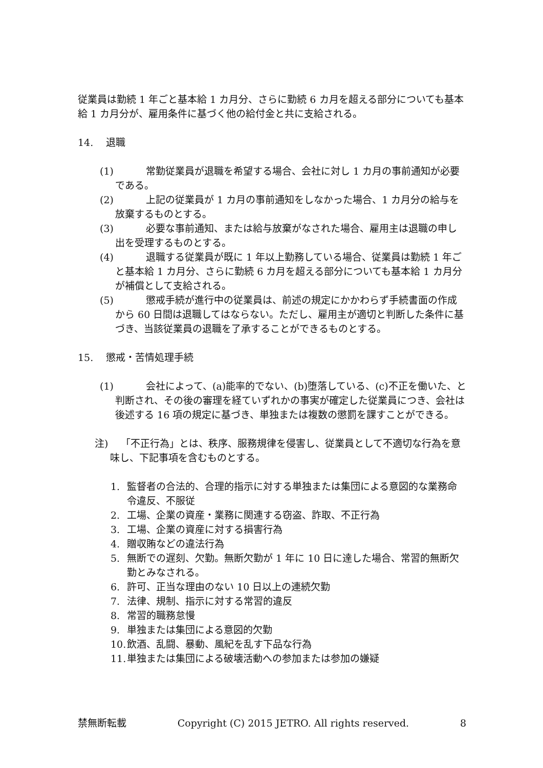従業員は勤続 1 年ごと基本給 1 カ月分、さらに勤続 6 カ月を超える部分についても基本給 1 カ月分が、雇用条件に基づく他の給付金と共に支給される。
14.　 退職
(1)
常勤従業員が退職を希望する場合、会社に対し 1 カ月の事前通知が必要である。
(2)
上記の従業員が 1 カ月の事前通知をしなかった場合、1 カ月分の給与を放棄するものとする。
(3)
必要な事前通知、または給与放棄がなされた場合、雇用主は退職の申し出を受理するものとする。
(4)
退職する従業員が既に 1 年以上勤務している場合、従業員は勤続 1 年ごと基本給 1 カ月分、さらに勤続 6 カ月を超える部分についても基本給 1 カ月分が補償として支給される。
(5)
懲戒手続が進行中の従業員は、前述の規定にかかわらず手続書面の作成から 60 日間は退職してはならない。ただし、雇用主が適切と判断した条件に基づき、当該従業員の退職を了承することができるものとする。
15.　 懲戒・苦情処理手続
(1)
会社によって、(a)能率的でない、(b)堕落している、(c)不正を働いた、と判断され、その後の審理を経ていずれかの事実が確定した従業員につき、会社は後述する 16 項の規定に基づき、単独または複数の懲罰を課すことができる。
注)　 「不正行為」とは、秩序、服務規律を侵害し、従業員として不適切な行為を意味し、下記事項を含むものとする。
1. 監督者の合法的、合理的指示に対する単独または集団による意図的な業務命令違反、不服従
2. 工場、企業の資産・業務に関連する窃盗、詐取、不正行為
3. 工場、企業の資産に対する損害行為
4. 贈収賄などの違法行為
5. 無断での遅刻、欠勤。無断欠勤が 1 年に 10 日に達した場合、常習的無断欠勤とみなされる。
6. 許可、正当な理由のない 10 日以上の連続欠勤
7. 法律、規制、指示に対する常習的違反
8. 常習的職務怠慢
9. 単独または集団による意図的欠勤
10.
飲酒、乱闘、暴動、風紀を乱す下品な行為
11.
単独または集団による破壊活動への参加または参加の嫌疑
禁無断転載 Copyright (C) 2015 JETRO. All rights reserved. 8